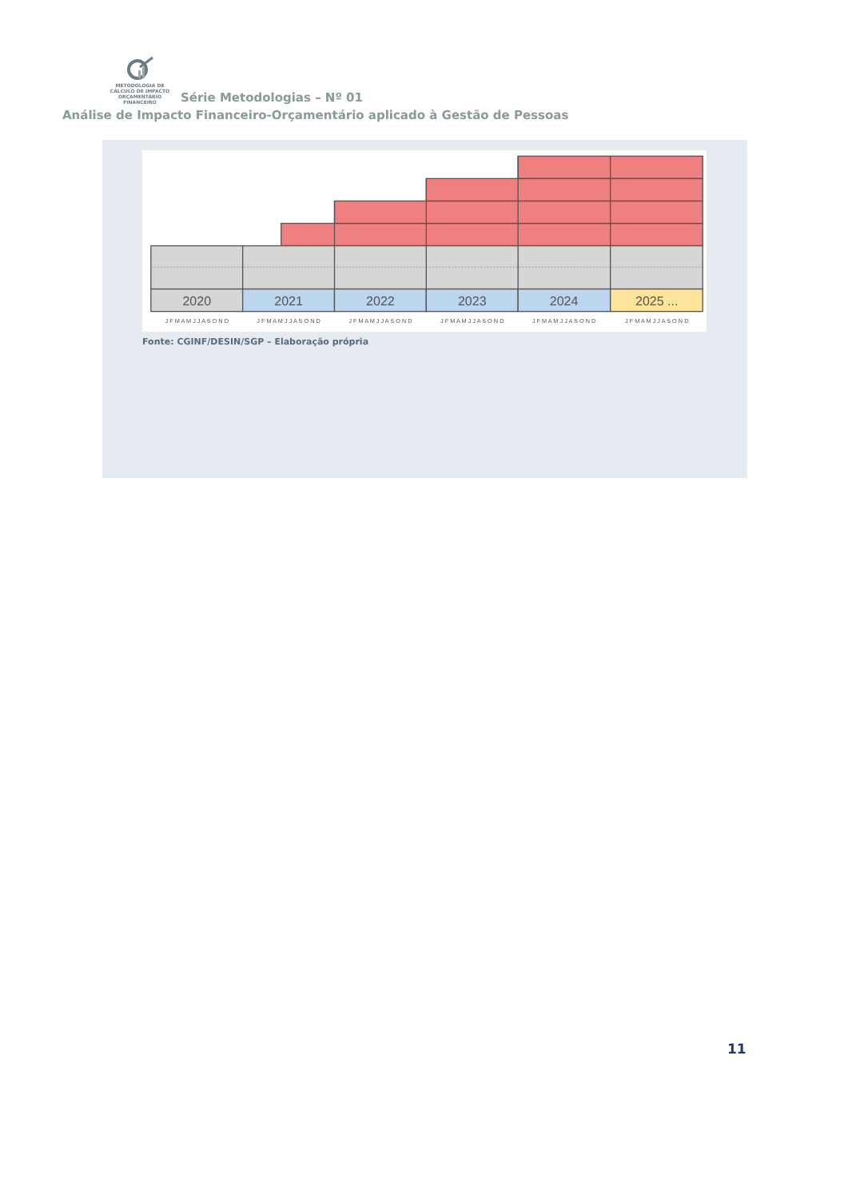METODOLOGIA DE
CÁLCULO DE IMPACTO
ORÇAMENTÁRIO FINANCEIRO Série Metodologias – Nº 01
Análise de Impacto Financeiro-Orçamentário aplicado à Gestão de Pessoas
2020
2021
2022
2023
2024
2025 ...
J F M A M J J A S O N D
J F M A M J J A S O N D
J F M A M J J A S O N D
J F M A M J J A S O N D
J F M A M J J A S O N D
J F M A M J J A S O N D
Fonte: CGINF/DESIN/SGP – Elaboração própria
11